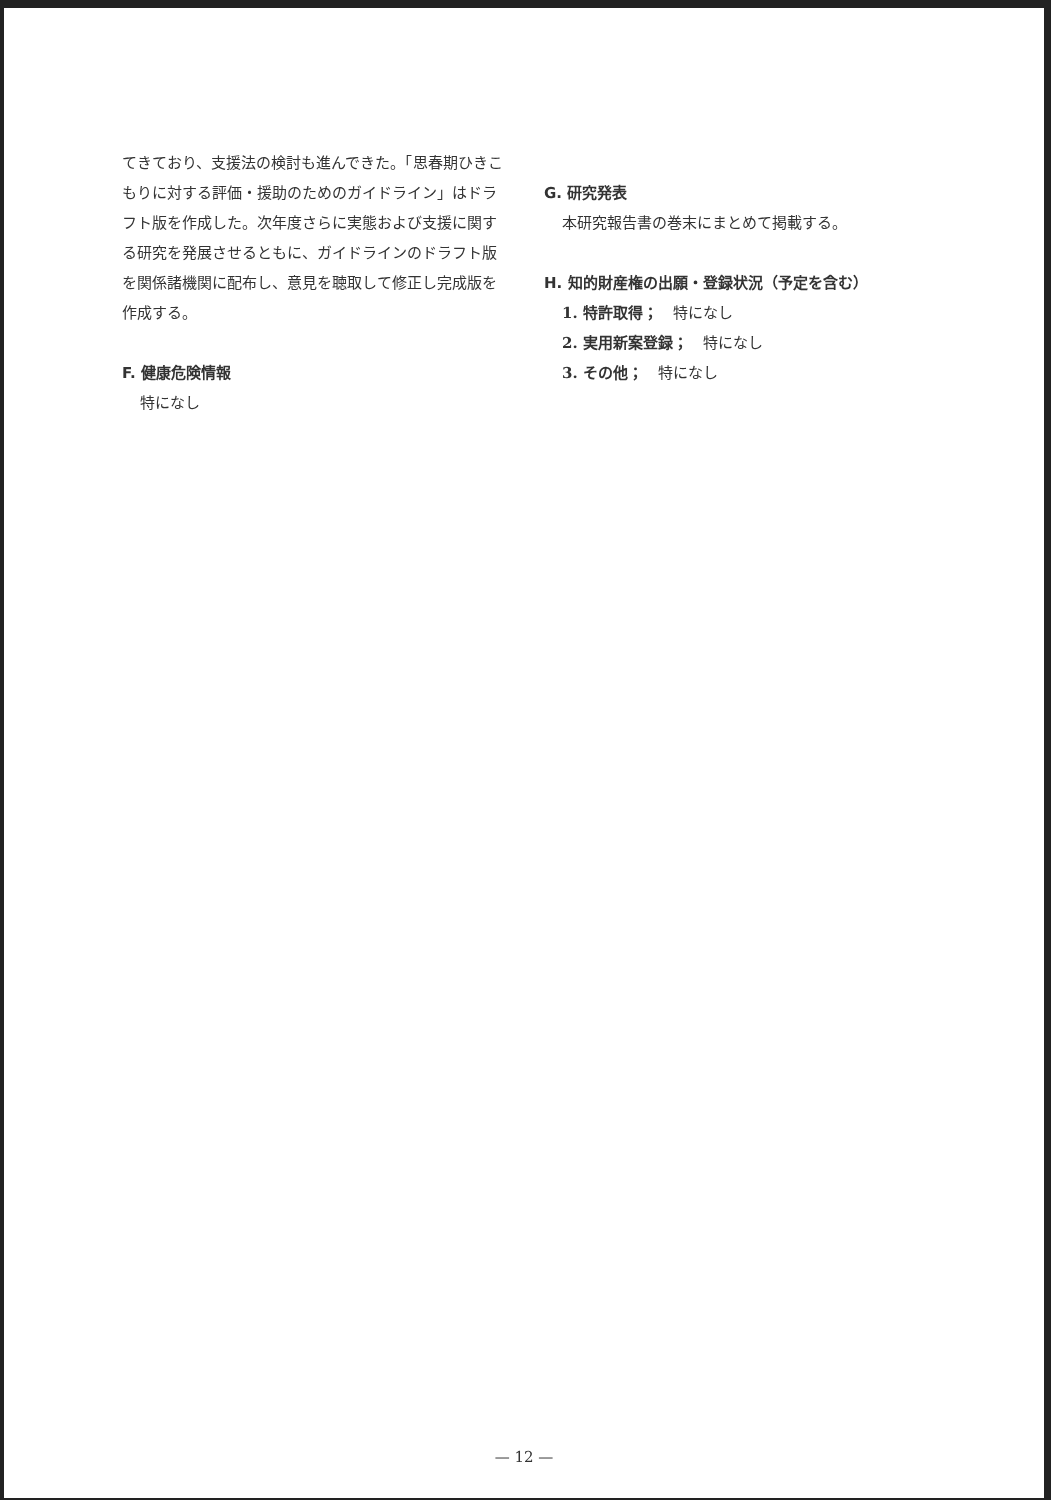てきており、支援法の検討も進んできた。「思春期ひきこもりに対する評価・援助のためのガイドライン」はドラフト版を作成した。次年度さらに実態および支援に関する研究を発展させるともに、ガイドラインのドラフト版を関係諸機関に配布し、意見を聴取して修正し完成版を作成する。
F. 健康危険情報
特になし
G. 研究発表
本研究報告書の巻末にまとめて掲載する。
H. 知的財産権の出願・登録状況（予定を含む）
1. 特許取得；　特になし
2. 実用新案登録；　特になし
3. その他；　特になし
— 12 —